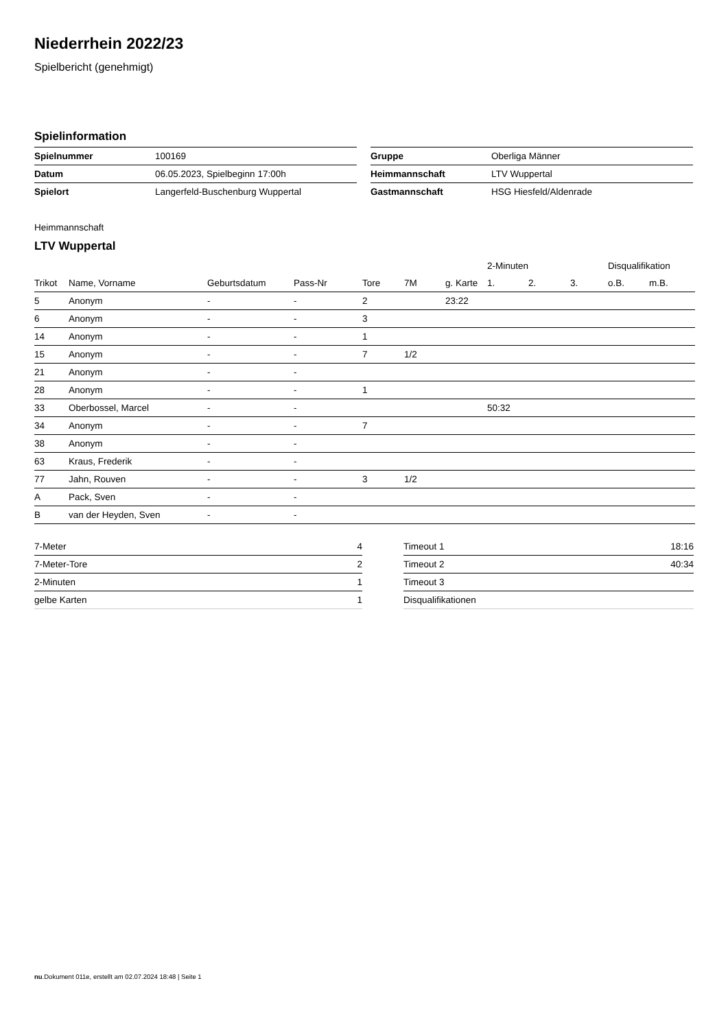Niederrhein 2022/23
Spielbericht (genehmigt)
Spielinformation
| Spielnummer | 100169 |
| Datum | 06.05.2023, Spielbeginn 17:00h |
| Spielort | Langerfeld-Buschenburg Wuppertal |
| Gruppe | Oberliga Männer |
| Heimmannschaft | LTV Wuppertal |
| Gastmannschaft | HSG Hiesfeld/Aldenrade |
Heimmannschaft
LTV Wuppertal
| | | | | | | | 2-Minuten | | | Disqualifikation | |
| --- | --- | --- | --- | --- | --- | --- | --- | --- | --- | --- | --- |
| Trikot | Name, Vorname | Geburtsdatum | Pass-Nr | Tore | 7M | g. Karte | 1. | 2. | 3. | o.B. | m.B. |
| 5 | Anonym | - | - | 2 | | 23:22 | | | | | |
| 6 | Anonym | - | - | 3 | | | | | | | |
| 14 | Anonym | - | - | 1 | | | | | | | |
| 15 | Anonym | - | - | 7 | 1/2 | | | | | | |
| 21 | Anonym | - | - | | | | | | | | |
| 28 | Anonym | - | - | 1 | | | | | | | |
| 33 | Oberbossel, Marcel | - | - | | | | 50:32 | | | | |
| 34 | Anonym | - | - | 7 | | | | | | | |
| 38 | Anonym | - | - | | | | | | | | |
| 63 | Kraus, Frederik | - | - | | | | | | | | |
| 77 | Jahn, Rouven | - | - | 3 | 1/2 | | | | | | |
| A | Pack, Sven | - | - | | | | | | | | |
| B | van der Heyden, Sven | - | - | | | | | | | | |
| 7-Meter | 4 |
| 7-Meter-Tore | 2 |
| 2-Minuten | 1 |
| gelbe Karten | 1 |
| Timeout 1 | 18:16 |
| Timeout 2 | 40:34 |
| Timeout 3 | |
| Disqualifikationen | |
nu.Dokument 011e, erstellt am 02.07.2024 18:48 | Seite 1